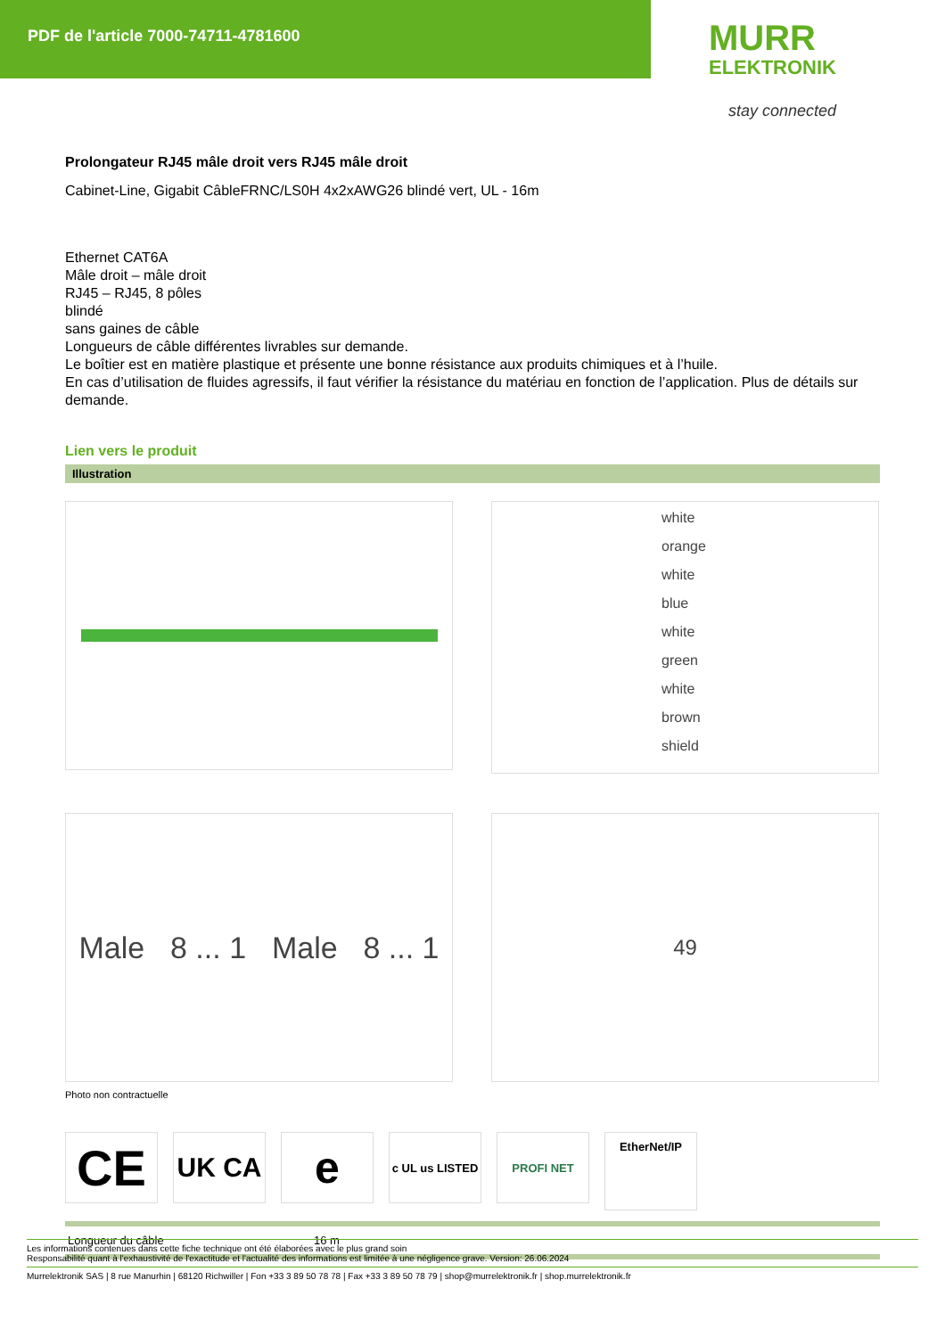PDF de l'article 7000-74711-4781600
MURR
ELEKTRONIK
stay connected
Prolongateur RJ45 mâle droit vers RJ45 mâle droit
Cabinet-Line, Gigabit CâbleFRNC/LS0H 4x2xAWG26 blindé vert, UL - 16m
Ethernet CAT6A
Mâle droit – mâle droit
RJ45 – RJ45, 8 pôles
blindé
sans gaines de câble
Longueurs de câble différentes livrables sur demande.
Le boîtier est en matière plastique et présente une bonne résistance aux produits chimiques et à l’huile.
En cas d’utilisation de fluides agressifs, il faut vérifier la résistance du matériau en fonction de l’application. Plus de détails sur demande.
Lien vers le produit
Illustration
white
orange
white
blue
white
green
white
brown
shield
Male 8 ... 1 Male 8 ... 1
49
Photo non contractuelle
CE
UK CA
e
c UL us LISTED
PROFI NET
EtherNet/IP
| Longueur du câble | 16 m |
Les informations contenues dans cette fiche technique ont été élaborées avec le plus grand soin
Responsabilité quant à l'exhaustivité de l'exactitude et l'actualité des informations est limitée à une négligence grave. Version: 26.06.2024
Murrelektronik SAS | 8 rue Manurhin | 68120 Richwiller | Fon +33 3 89 50 78 78 | Fax +33 3 89 50 78 79 | shop@murrelektronik.fr | shop.murrelektronik.fr